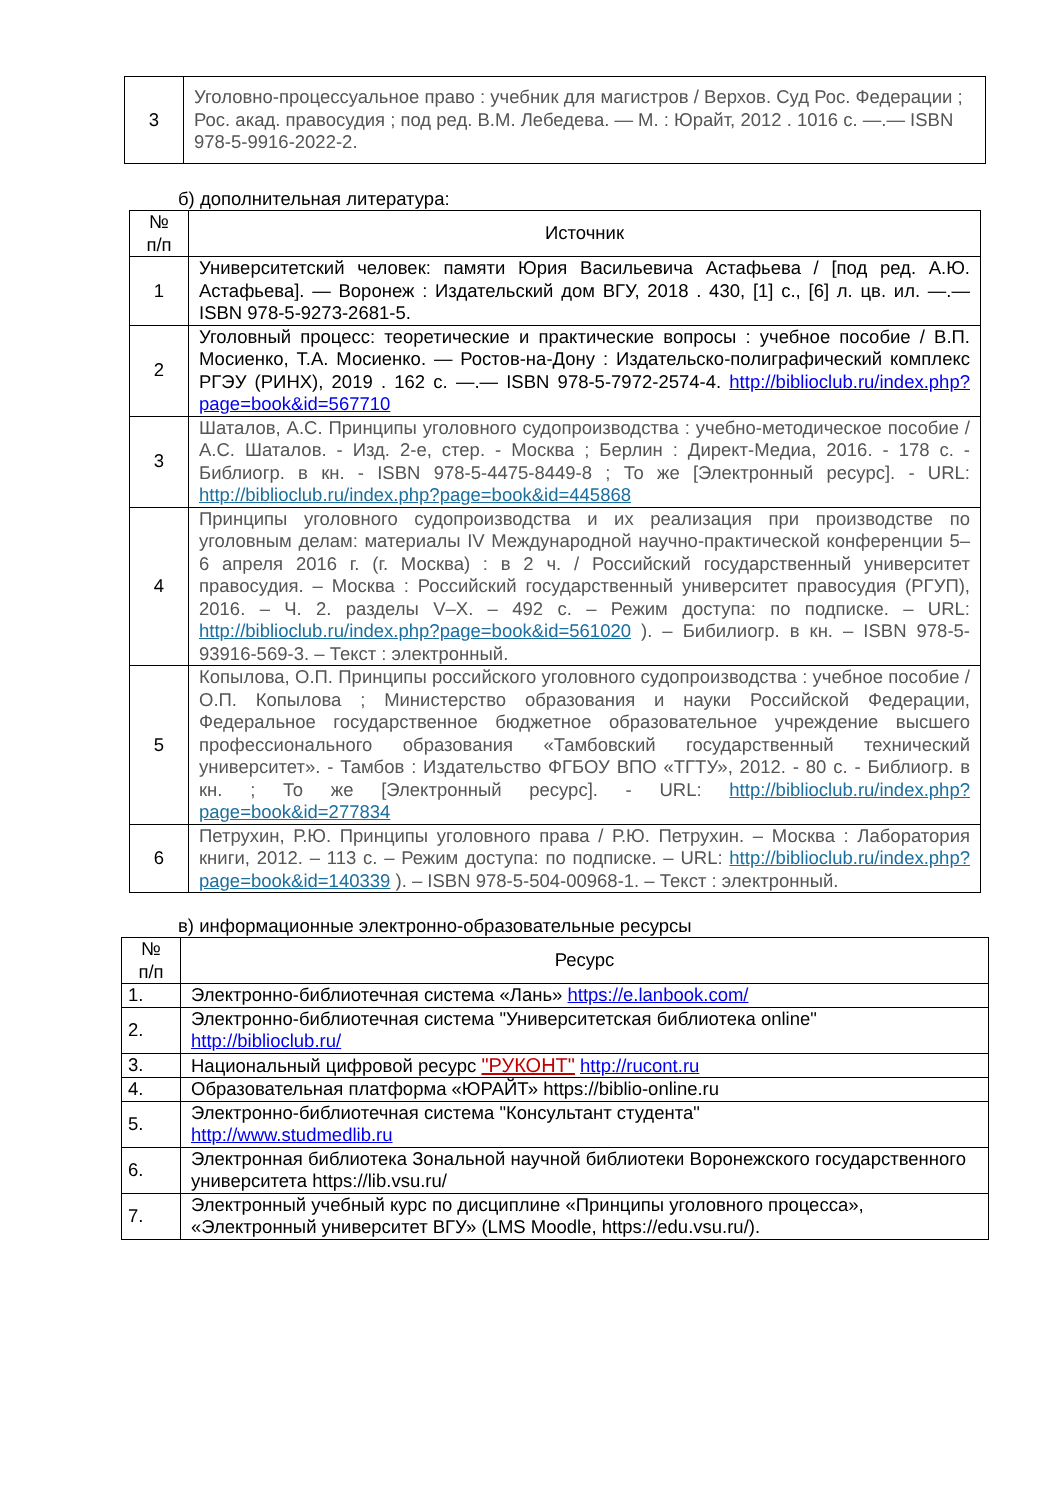| 3 | Уголовно-процессуальное право : учебник для магистров / Верхов. Суд Рос. Федерации ; Рос. акад. правосудия ; под ред. В.М. Лебедева. — М. : Юрайт, 2012 . 1016 с. —.— ISBN 978-5-9916-2022-2. |
б) дополнительная литература:
| № п/п | Источник |
| --- | --- |
| 1 | Университетский человек: памяти Юрия Васильевича Астафьева / [под ред. А.Ю. Астафьева]. — Воронеж : Издательский дом ВГУ, 2018 . 430, [1] с., [6] л. цв. ил. —.— ISBN 978-5-9273-2681-5. |
| 2 | Уголовный процесс: теоретические и практические вопросы : учебное пособие / В.П. Мосиенко, Т.А. Мосиенко. — Ростов-на-Дону : Издательско-полиграфический комплекс РГЭУ (РИНХ), 2019 . 162 с. —.— ISBN 978-5-7972-2574-4. http://biblioclub.ru/index.php?page=book&id=567710 |
| 3 | Шаталов, А.С. Принципы уголовного судопроизводства : учебно-методическое пособие / А.С. Шаталов. - Изд. 2-е, стер. - Москва ; Берлин : Директ-Медиа, 2016. - 178 с. - Библиогр. в кн. - ISBN 978-5-4475-8449-8 ; То же [Электронный ресурс]. - URL: http://biblioclub.ru/index.php?page=book&id=445868 |
| 4 | Принципы уголовного судопроизводства и их реализация при производстве по уголовным делам: материалы IV Международной научно-практической конференции 5–6 апреля 2016 г. (г. Москва) : в 2 ч. / Российский государственный университет правосудия. – Москва : Российский государственный университет правосудия (РГУП), 2016. – Ч. 2. разделы V–X. – 492 с. – Режим доступа: по подписке. – URL: http://biblioclub.ru/index.php?page=book&id=561020 ). – Бибилиогр. в кн. – ISBN 978-5-93916-569-3. – Текст : электронный. |
| 5 | Копылова, О.П. Принципы российского уголовного судопроизводства : учебное пособие / О.П. Копылова ; Министерство образования и науки Российской Федерации, Федеральное государственное бюджетное образовательное учреждение высшего профессионального образования «Тамбовский государственный технический университет». - Тамбов : Издательство ФГБОУ ВПО «ТГТУ», 2012. - 80 с. - Библиогр. в кн. ; То же [Электронный ресурс]. - URL: http://biblioclub.ru/index.php?page=book&id=277834 |
| 6 | Петрухин, Р.Ю. Принципы уголовного права / Р.Ю. Петрухин. – Москва : Лаборатория книги, 2012. – 113 с. – Режим доступа: по подписке. – URL: http://biblioclub.ru/index.php?page=book&id=140339 ). – ISBN 978-5-504-00968-1. – Текст : электронный. |
в) информационные электронно-образовательные ресурсы
| № п/п | Ресурс |
| --- | --- |
| 1. | Электронно-библиотечная система «Лань» https://e.lanbook.com/ |
| 2. | Электронно-библиотечная система "Университетская библиотека online" http://biblioclub.ru/ |
| 3. | Национальный цифровой ресурс "РУКОНТ" http://rucont.ru |
| 4. | Образовательная платформа «ЮРАЙТ» https://biblio-online.ru |
| 5. | Электронно-библиотечная система "Консультант студента" http://www.studmedlib.ru |
| 6. | Электронная библиотека Зональной научной библиотеки Воронежского государственного университета https://lib.vsu.ru/ |
| 7. | Электронный учебный курс по дисциплине «Принципы уголовного процесса», «Электронный университет ВГУ» (LMS Moodle, https://edu.vsu.ru/). |